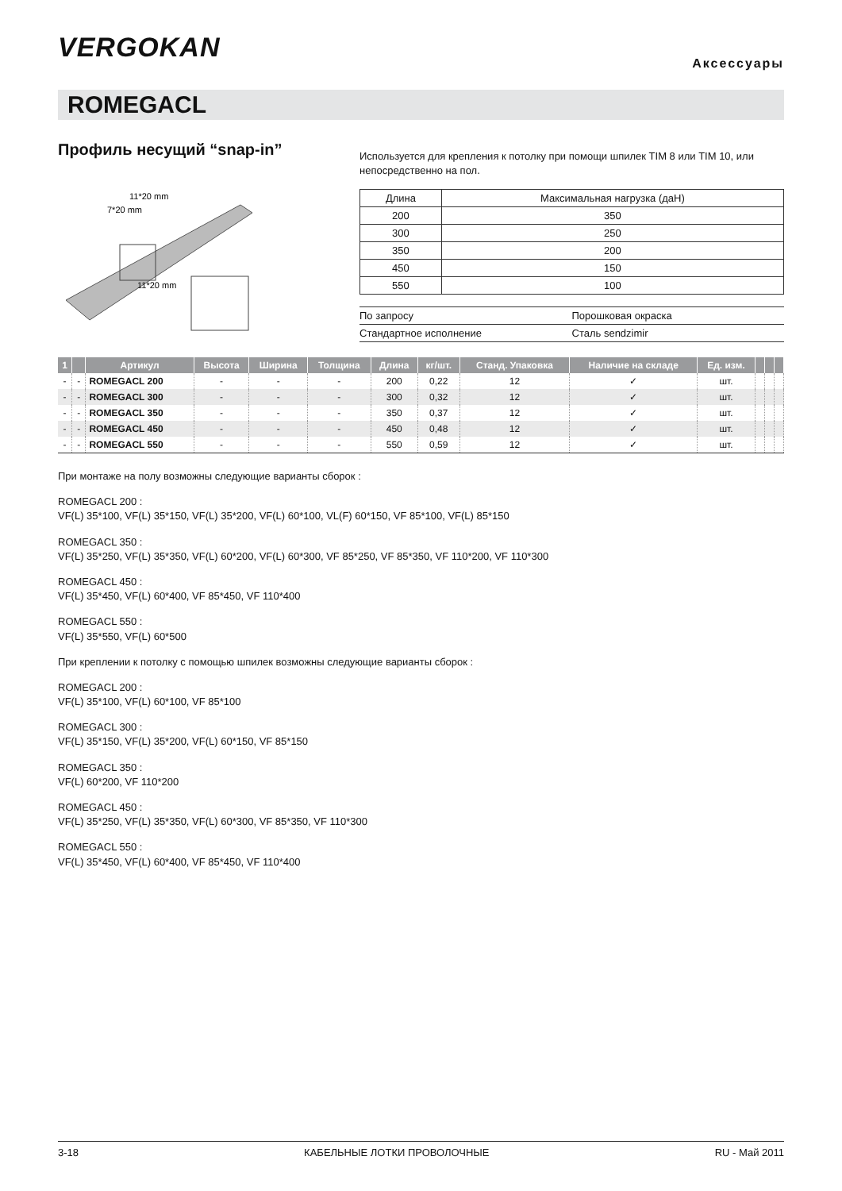VERGOKAN
Аксессуары
ROMEGACL
Профиль несущий “snap-in”
11*20 mm
7*20 mm
11*20 mm
Используется для крепления к потолку при помощи шпилек TIM 8 или TIM 10, или непосредственно на пол.
| Длина | Максимальная нагрузка (даН) |
| 200 | 350 |
| 300 | 250 |
| 350 | 200 |
| 450 | 150 |
| 550 | 100 |
| По запросу | Порошковая окраска |
| Стандартное исполнение | Сталь sendzimir |
| 1 | | Артикул | Высота | Ширина | Толщина | Длина | кг/шт. | Станд. Упаковка | Наличие на складе | Ед. изм. | | | |
| --- | --- | --- | --- | --- | --- | --- | --- | --- | --- | --- | --- | --- | --- |
| - | - | ROMEGACL 200 | - | - | - | 200 | 0,22 | 12 | ✓ | шт. | | | |
| - | - | ROMEGACL 300 | - | - | - | 300 | 0,32 | 12 | ✓ | шт. | | | |
| - | - | ROMEGACL 350 | - | - | - | 350 | 0,37 | 12 | ✓ | шт. | | | |
| - | - | ROMEGACL 450 | - | - | - | 450 | 0,48 | 12 | ✓ | шт. | | | |
| - | - | ROMEGACL 550 | - | - | - | 550 | 0,59 | 12 | ✓ | шт. | | | |
При монтаже на полу возможны следующие варианты сборок :
ROMEGACL 200 :
VF(L) 35*100, VF(L) 35*150, VF(L) 35*200, VF(L) 60*100, VL(F) 60*150, VF 85*100, VF(L) 85*150
ROMEGACL 350 :
VF(L) 35*250, VF(L) 35*350, VF(L) 60*200, VF(L) 60*300, VF 85*250, VF 85*350, VF 110*200, VF 110*300
ROMEGACL 450 :
VF(L) 35*450, VF(L) 60*400, VF 85*450, VF 110*400
ROMEGACL 550 :
VF(L) 35*550, VF(L) 60*500
При креплении к потолку с помощью шпилек возможны следующие варианты сборок :
ROMEGACL 200 :
VF(L) 35*100, VF(L) 60*100, VF 85*100
ROMEGACL 300 :
VF(L) 35*150, VF(L) 35*200, VF(L) 60*150, VF 85*150
ROMEGACL 350 :
VF(L) 60*200, VF 110*200
ROMEGACL 450 :
VF(L) 35*250, VF(L) 35*350, VF(L) 60*300, VF 85*350, VF 110*300
ROMEGACL 550 :
VF(L) 35*450, VF(L) 60*400, VF 85*450, VF 110*400
3-18 КАБЕЛЬНЫЕ ЛОТКИ ПРОВОЛОЧНЫЕ RU - Май 2011